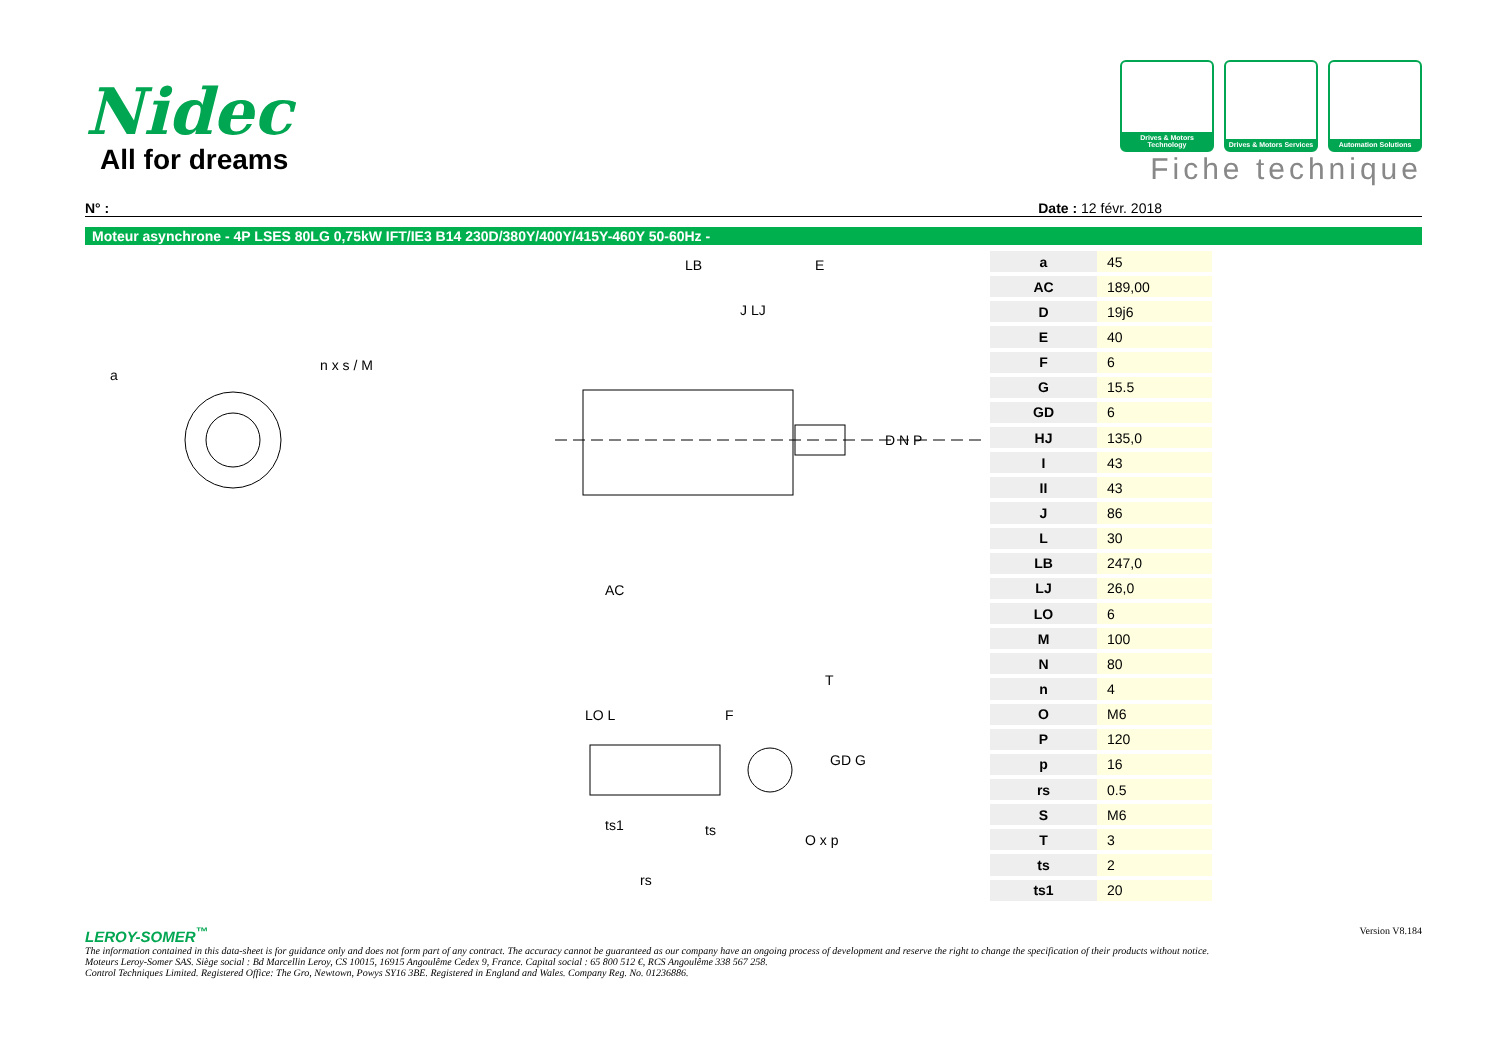Nidec
All for dreams
Drives & Motors Technology
Drives & Motors Services
Automation Solutions
Fiche technique
N° : Date : 12 févr. 2018
Moteur asynchrone - 4P LSES 80LG 0,75kW IFT/IE3 B14 230D/380Y/400Y/415Y-460Y 50-60Hz -
a
n x s / M
LB
E
J LJ
AC
T
D N P
LO L
F
ts1
ts
rs
O x p
GD G
| a | 45 |
| AC | 189,00 |
| D | 19j6 |
| E | 40 |
| F | 6 |
| G | 15.5 |
| GD | 6 |
| HJ | 135,0 |
| I | 43 |
| II | 43 |
| J | 86 |
| L | 30 |
| LB | 247,0 |
| LJ | 26,0 |
| LO | 6 |
| M | 100 |
| N | 80 |
| n | 4 |
| O | M6 |
| P | 120 |
| p | 16 |
| rs | 0.5 |
| S | M6 |
| T | 3 |
| ts | 2 |
| ts1 | 20 |
LEROY-SOMER<sup>™</sup> Version V8.184
The information contained in this data-sheet is for guidance only and does not form part of any contract. The accuracy cannot be guaranteed as our company have an ongoing process of development and reserve the right to change the specification of their products without notice.
Moteurs Leroy-Somer SAS. Siège social : Bd Marcellin Leroy, CS 10015, 16915 Angoulême Cedex 9, France. Capital social : 65 800 512 €, RCS Angoulême 338 567 258.
Control Techniques Limited. Registered Office: The Gro, Newtown, Powys SY16 3BE. Registered in England and Wales. Company Reg. No. 01236886.